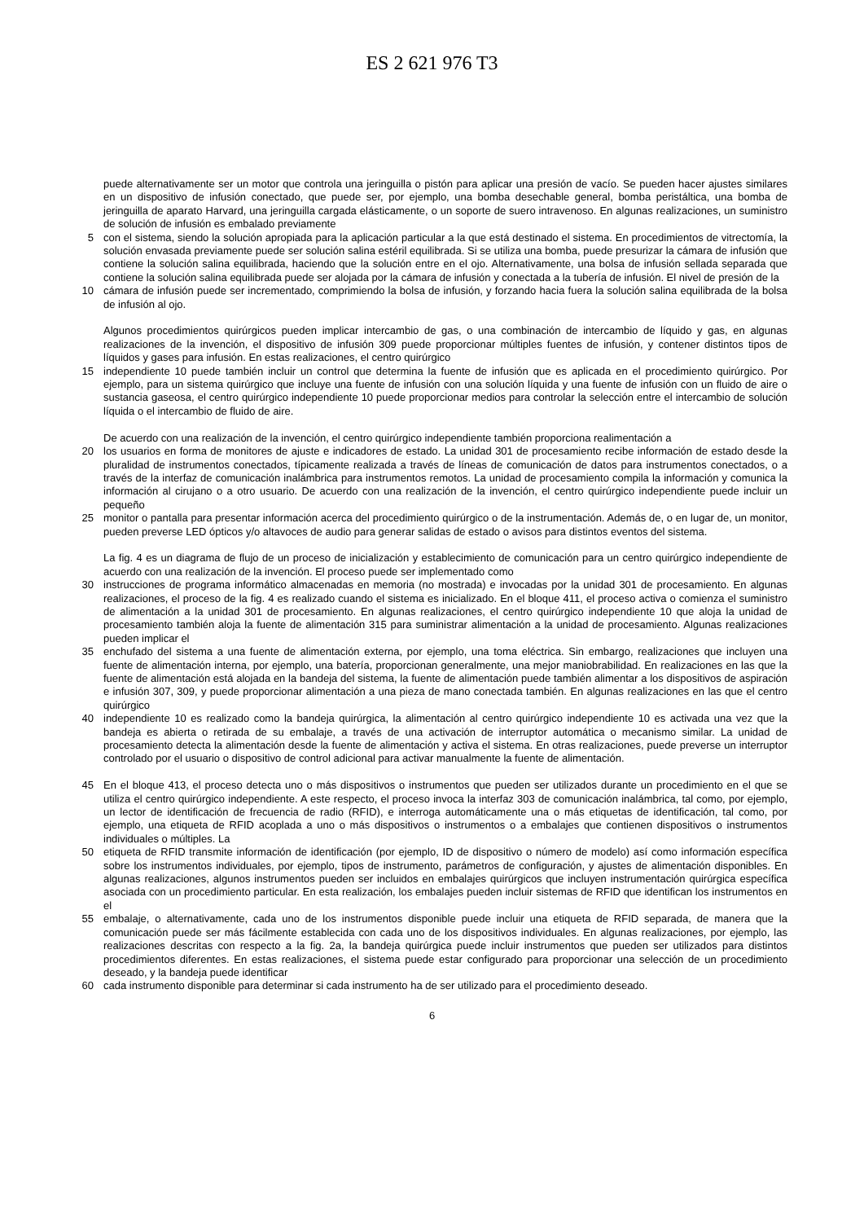ES 2 621 976 T3
puede alternativamente ser un motor que controla una jeringuilla o pistón para aplicar una presión de vacío. Se pueden hacer ajustes similares en un dispositivo de infusión conectado, que puede ser, por ejemplo, una bomba desechable general, bomba peristáltica, una bomba de jeringuilla de aparato Harvard, una jeringuilla cargada elásticamente, o un soporte de suero intravenoso. En algunas realizaciones, un suministro de solución de infusión es embalado previamente
5 con el sistema, siendo la solución apropiada para la aplicación particular a la que está destinado el sistema. En procedimientos de vitrectomía, la solución envasada previamente puede ser solución salina estéril equilibrada. Si se utiliza una bomba, puede presurizar la cámara de infusión que contiene la solución salina equilibrada, haciendo que la solución entre en el ojo. Alternativamente, una bolsa de infusión sellada separada que contiene la solución salina equilibrada puede ser alojada por la cámara de infusión y conectada a la tubería de infusión. El nivel de presión de la
10 cámara de infusión puede ser incrementado, comprimiendo la bolsa de infusión, y forzando hacia fuera la solución salina equilibrada de la bolsa de infusión al ojo.
Algunos procedimientos quirúrgicos pueden implicar intercambio de gas, o una combinación de intercambio de líquido y gas, en algunas realizaciones de la invención, el dispositivo de infusión 309 puede proporcionar múltiples fuentes de infusión, y contener distintos tipos de líquidos y gases para infusión. En estas realizaciones, el centro quirúrgico
15 independiente 10 puede también incluir un control que determina la fuente de infusión que es aplicada en el procedimiento quirúrgico. Por ejemplo, para un sistema quirúrgico que incluye una fuente de infusión con una solución líquida y una fuente de infusión con un fluido de aire o sustancia gaseosa, el centro quirúrgico independiente 10 puede proporcionar medios para controlar la selección entre el intercambio de solución líquida o el intercambio de fluido de aire.
De acuerdo con una realización de la invención, el centro quirúrgico independiente también proporciona realimentación a
20 los usuarios en forma de monitores de ajuste e indicadores de estado. La unidad 301 de procesamiento recibe información de estado desde la pluralidad de instrumentos conectados, típicamente realizada a través de líneas de comunicación de datos para instrumentos conectados, o a través de la interfaz de comunicación inalámbrica para instrumentos remotos. La unidad de procesamiento compila la información y comunica la información al cirujano o a otro usuario. De acuerdo con una realización de la invención, el centro quirúrgico independiente puede incluir un pequeño
25 monitor o pantalla para presentar información acerca del procedimiento quirúrgico o de la instrumentación. Además de, o en lugar de, un monitor, pueden preverse LED ópticos y/o altavoces de audio para generar salidas de estado o avisos para distintos eventos del sistema.
La fig. 4 es un diagrama de flujo de un proceso de inicialización y establecimiento de comunicación para un centro quirúrgico independiente de acuerdo con una realización de la invención. El proceso puede ser implementado como
30 instrucciones de programa informático almacenadas en memoria (no mostrada) e invocadas por la unidad 301 de procesamiento. En algunas realizaciones, el proceso de la fig. 4 es realizado cuando el sistema es inicializado. En el bloque 411, el proceso activa o comienza el suministro de alimentación a la unidad 301 de procesamiento. En algunas realizaciones, el centro quirúrgico independiente 10 que aloja la unidad de procesamiento también aloja la fuente de alimentación 315 para suministrar alimentación a la unidad de procesamiento. Algunas realizaciones pueden implicar el
35 enchufado del sistema a una fuente de alimentación externa, por ejemplo, una toma eléctrica. Sin embargo, realizaciones que incluyen una fuente de alimentación interna, por ejemplo, una batería, proporcionan generalmente, una mejor maniobrabilidad. En realizaciones en las que la fuente de alimentación está alojada en la bandeja del sistema, la fuente de alimentación puede también alimentar a los dispositivos de aspiración e infusión 307, 309, y puede proporcionar alimentación a una pieza de mano conectada también. En algunas realizaciones en las que el centro quirúrgico
40 independiente 10 es realizado como la bandeja quirúrgica, la alimentación al centro quirúrgico independiente 10 es activada una vez que la bandeja es abierta o retirada de su embalaje, a través de una activación de interruptor automática o mecanismo similar. La unidad de procesamiento detecta la alimentación desde la fuente de alimentación y activa el sistema. En otras realizaciones, puede preverse un interruptor controlado por el usuario o dispositivo de control adicional para activar manualmente la fuente de alimentación.
45 En el bloque 413, el proceso detecta uno o más dispositivos o instrumentos que pueden ser utilizados durante un procedimiento en el que se utiliza el centro quirúrgico independiente. A este respecto, el proceso invoca la interfaz 303 de comunicación inalámbrica, tal como, por ejemplo, un lector de identificación de frecuencia de radio (RFID), e interroga automáticamente una o más etiquetas de identificación, tal como, por ejemplo, una etiqueta de RFID acoplada a uno o más dispositivos o instrumentos o a embalajes que contienen dispositivos o instrumentos individuales o múltiples. La
50 etiqueta de RFID transmite información de identificación (por ejemplo, ID de dispositivo o número de modelo) así como información específica sobre los instrumentos individuales, por ejemplo, tipos de instrumento, parámetros de configuración, y ajustes de alimentación disponibles. En algunas realizaciones, algunos instrumentos pueden ser incluidos en embalajes quirúrgicos que incluyen instrumentación quirúrgica específica asociada con un procedimiento particular. En esta realización, los embalajes pueden incluir sistemas de RFID que identifican los instrumentos en el
55 embalaje, o alternativamente, cada uno de los instrumentos disponible puede incluir una etiqueta de RFID separada, de manera que la comunicación puede ser más fácilmente establecida con cada uno de los dispositivos individuales. En algunas realizaciones, por ejemplo, las realizaciones descritas con respecto a la fig. 2a, la bandeja quirúrgica puede incluir instrumentos que pueden ser utilizados para distintos procedimientos diferentes. En estas realizaciones, el sistema puede estar configurado para proporcionar una selección de un procedimiento deseado, y la bandeja puede identificar
60 cada instrumento disponible para determinar si cada instrumento ha de ser utilizado para el procedimiento deseado.
6